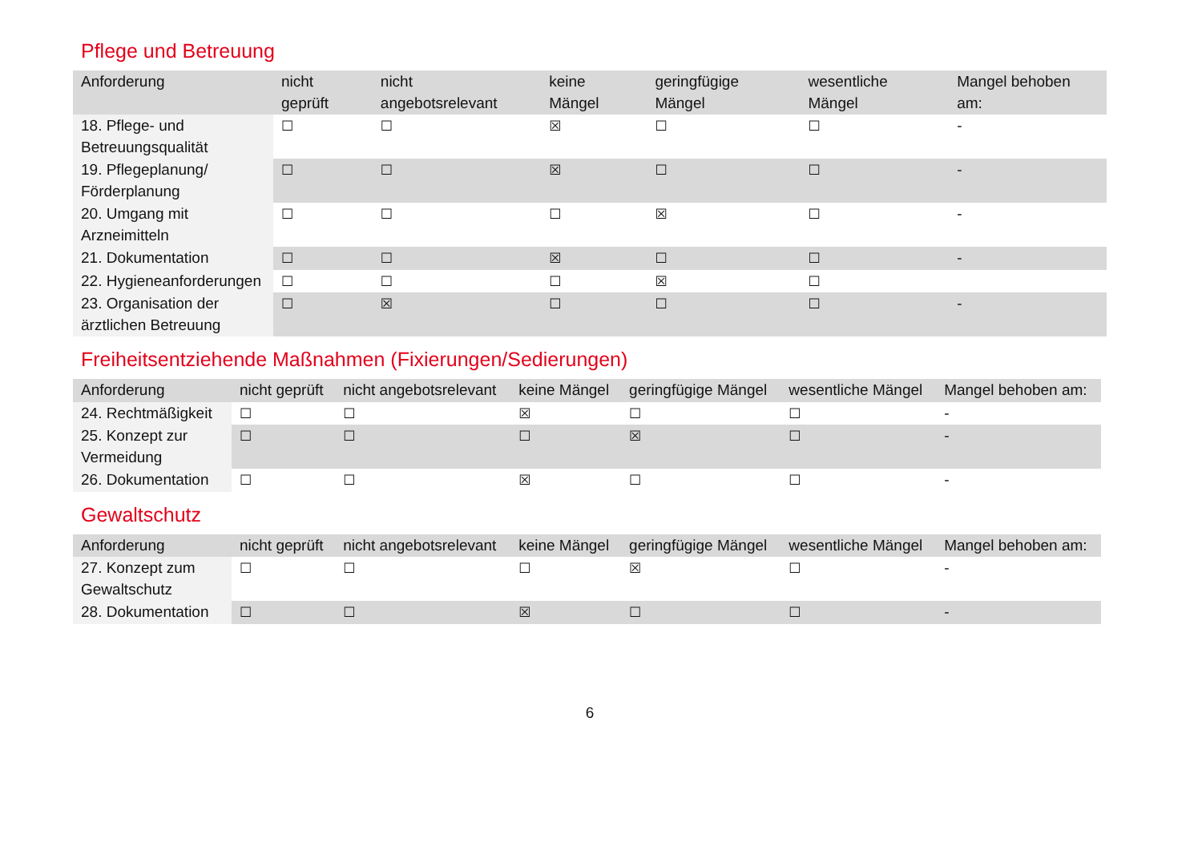Pflege und Betreuung
| Anforderung | nicht geprüft | nicht angebotsrelevant | keine Mängel | geringfügige Mängel | wesentliche Mängel | Mangel behoben am: |
| --- | --- | --- | --- | --- | --- | --- |
| 18. Pflege- und Betreuungsqualität | ☐ | ☐ | ☒ | ☐ | ☐ | - |
| 19. Pflegeplanung/ Förderplanung | ☐ | ☐ | ☒ | ☐ | ☐ | - |
| 20. Umgang mit Arzneimitteln | ☐ | ☐ | ☐ | ☒ | ☐ | - |
| 21. Dokumentation | ☐ | ☐ | ☒ | ☐ | ☐ | - |
| 22. Hygieneanforderungen | ☐ | ☐ | ☐ | ☒ | ☐ | |
| 23. Organisation der ärztlichen Betreuung | ☐ | ☒ | ☐ | ☐ | ☐ | - |
Freiheitsentziehende Maßnahmen (Fixierungen/Sedierungen)
| Anforderung | nicht geprüft | nicht angebotsrelevant | keine Mängel | geringfügige Mängel | wesentliche Mängel | Mangel behoben am: |
| --- | --- | --- | --- | --- | --- | --- |
| 24. Rechtmäßigkeit | ☐ | ☐ | ☒ | ☐ | ☐ | - |
| 25. Konzept zur Vermeidung | ☐ | ☐ | ☐ | ☒ | ☐ | - |
| 26. Dokumentation | ☐ | ☐ | ☒ | ☐ | ☐ | - |
Gewaltschutz
| Anforderung | nicht geprüft | nicht angebotsrelevant | keine Mängel | geringfügige Mängel | wesentliche Mängel | Mangel behoben am: |
| --- | --- | --- | --- | --- | --- | --- |
| 27. Konzept zum Gewaltschutz | ☐ | ☐ | ☐ | ☒ | ☐ | - |
| 28. Dokumentation | ☐ | ☐ | ☒ | ☐ | ☐ | - |
6